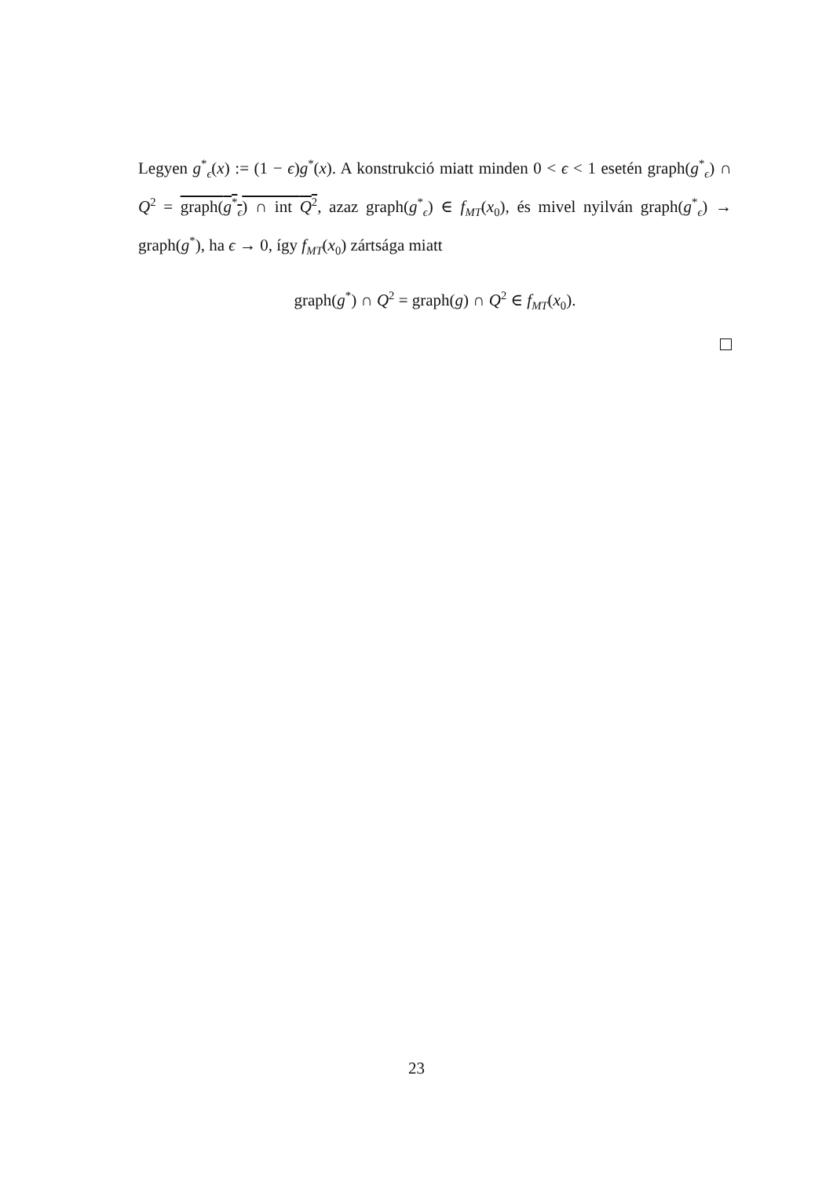Legyen g<sup>*</sup><sub>ϵ</sub>(x) := (1 − ϵ)g<sup>*</sup>(x). A konstrukció miatt minden 0 < ϵ < 1 esetén graph(g<sup>*</sup><sub>ϵ</sub>) ∩ Q<sup>2</sup> = graph(g<sup>*</sup><sub>ϵ</sub>) ∩ int Q<sup>2</sup>, azaz graph(g<sup>*</sup><sub>ϵ</sub>) ∈ f<sub>MT</sub>(x<sub>0</sub>), és mivel nyilván graph(g<sup>*</sup><sub>ϵ</sub>) → graph(g<sup>*</sup>), ha ϵ → 0, így f<sub>MT</sub>(x<sub>0</sub>) zártsága miatt
graph(g<sup>*</sup>) ∩ Q<sup>2</sup> = graph(g) ∩ Q<sup>2</sup> ∈ f<sub>MT</sub>(x<sub>0</sub>).
23